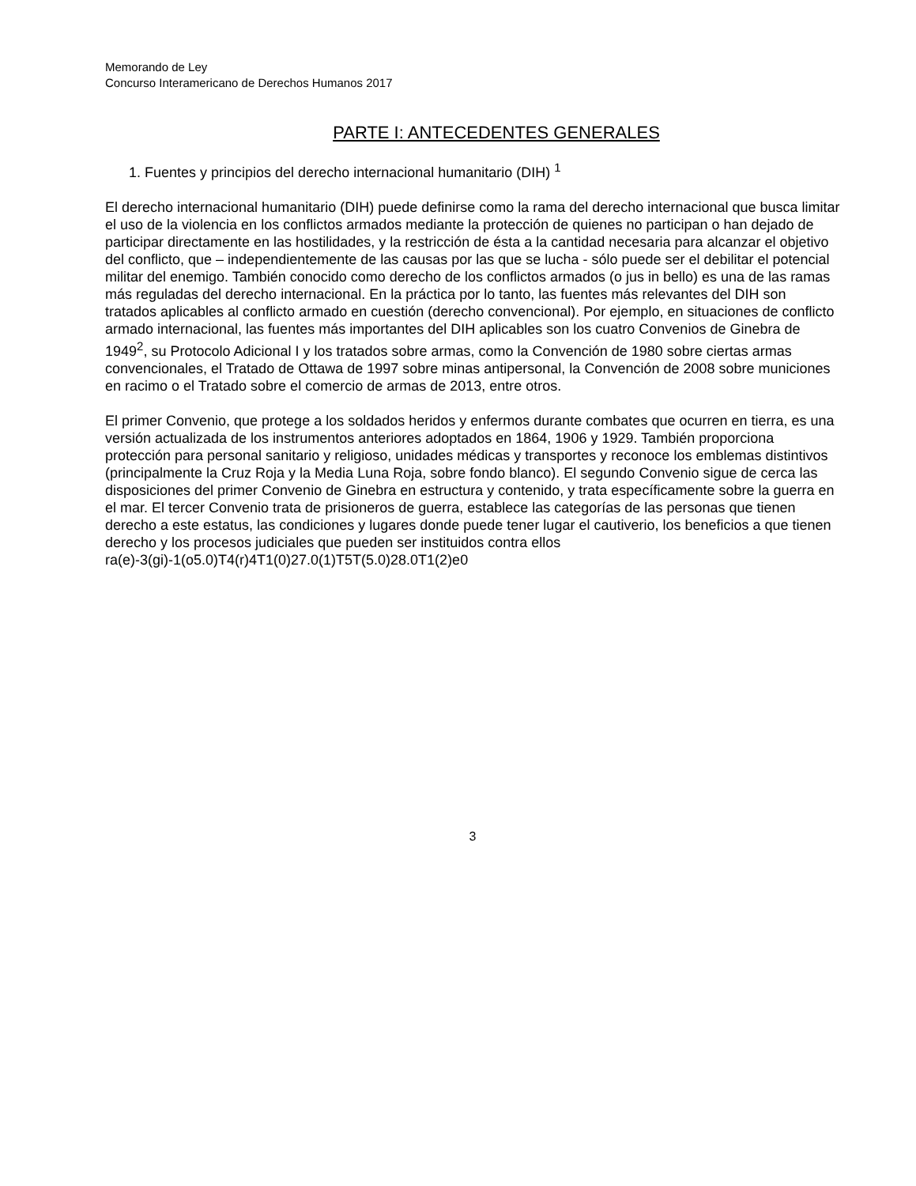Memorando de Ley
Concurso Interamericano de Derechos Humanos 2017
PARTE I: ANTECEDENTES GENERALES
1. Fuentes y principios del derecho internacional humanitario (DIH) <sup>1</sup>
El derecho internacional humanitario (DIH) puede definirse como la rama del derecho internacional que busca limitar el uso de la violencia en los conflictos armados mediante la protección de quienes no participan o han dejado de participar directamente en las hostilidades, y la restricción de ésta a la cantidad necesaria para alcanzar el objetivo del conflicto, que – independientemente de las causas por las que se lucha - sólo puede ser el debilitar el potencial militar del enemigo. También conocido como derecho de los conflictos armados (o jus in bello) es una de las ramas más reguladas del derecho internacional. En la práctica por lo tanto, las fuentes más relevantes del DIH son tratados aplicables al conflicto armado en cuestión (derecho convencional). Por ejemplo, en situaciones de conflicto armado internacional, las fuentes más importantes del DIH aplicables son los cuatro Convenios de Ginebra de 1949<sup>2</sup>, su Protocolo Adicional I y los tratados sobre armas, como la Convención de 1980 sobre ciertas armas convencionales, el Tratado de Ottawa de 1997 sobre minas antipersonal, la Convención de 2008 sobre municiones en racimo o el Tratado sobre el comercio de armas de 2013, entre otros.
El primer Convenio, que protege a los soldados heridos y enfermos durante combates que ocurren en tierra, es una versión actualizada de los instrumentos anteriores adoptados en 1864, 1906 y 1929. También proporciona protección para personal sanitario y religioso, unidades médicas y transportes y reconoce los emblemas distintivos (principalmente la Cruz Roja y la Media Luna Roja, sobre fondo blanco). El segundo Convenio sigue de cerca las disposiciones del primer Convenio de Ginebra en estructura y contenido, y trata específicamente sobre la guerra en el mar. El tercer Convenio trata de prisioneros de guerra, establece las categorías de las personas que tienen derecho a este estatus, las condiciones y lugares donde puede tener lugar el cautiverio, los beneficios a que tienen derecho y los procesos judiciales que pueden ser instituidos contra ellos ra(e)-3(gi)-1(o5.0)T4(r)4T1(0)27.0(1)T5T(5.0)28.0T1(2)e0
3